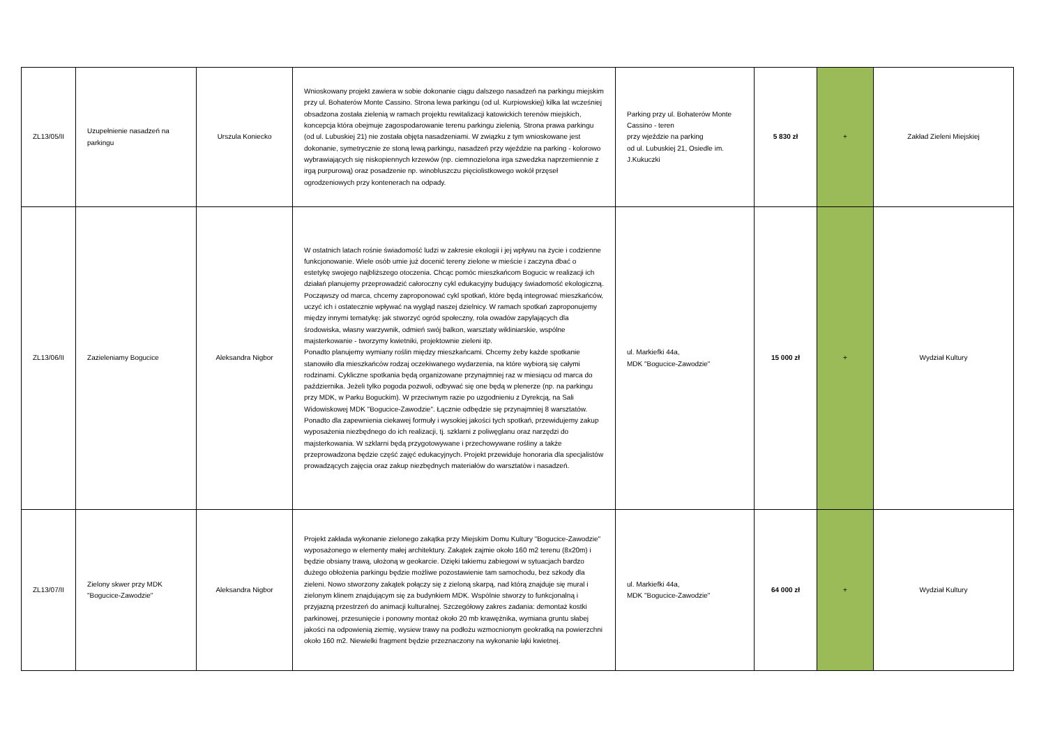| ZL13/05/II | Uzupełnienie nasadzeń na parkingu | Urszula Koniecko | Wnioskowany projekt zawiera w sobie dokonanie ciągu dalszego nasadzeń na parkingu miejskim przy ul. Bohaterów Monte Cassino. Strona lewa parkingu (od ul. Kurpiowskiej) kilka lat wcześniej obsadzona została zielenią w ramach projektu rewitalizacji katowickich terenów miejskich, koncepcja która obejmuje zagospodarowanie terenu parkingu zielenią. Strona prawa parkingu (od ul. Lubuskiej 21) nie została objęta nasadzeniami. W związku z tym wnioskowane jest dokonanie, symetrycznie ze stoną lewą parkingu, nasadzeń przy wjeździe na parking - kolorowo wybrawiających się niskopiennych krzewów (np. ciemnozielona irga szwedzka naprzemiennie z irgą purpurową) oraz posadzenie np. winobluszczu pięciolistkowego wokół przęseł ogrodzeniowych przy kontenerach na odpady. | Parking przy ul. Bohaterów Monte Cassino - teren przy wjeździe na parking od ul. Lubuskiej 21, Osiedle im. J.Kukuczki | 5 830 zł | + | Zakład Zieleni Miejskiej |
| ZL13/06/II | Zazieleniamy Bogucice | Aleksandra Nigbor | W ostatnich latach rośnie świadomość ludzi w zakresie ekologii i jej wpływu na życie i codzienne funkcjonowanie. Wiele osób umie już docenić tereny zielone w mieście i zaczyna dbać o estetykę swojego najbliższego otoczenia. Chcąc pomóc mieszkańcom Bogucic w realizacji ich działań planujemy przeprowadzić całoroczny cykl edukacyjny budujący świadomość ekologiczną. Począwszy od marca, chcemy zaproponować cykl spotkań, które będą integrować mieszkańców, uczyć ich i ostatecznie wpływać na wygląd naszej dzielnicy. W ramach spotkań zaproponujemy między innymi tematykę: jak stworzyć ogród społeczny, rola owadów zapylających dla środowiska, własny warzywnik, odmień swój balkon, warsztaty wikliniarskie, wspólne majsterkowanie - tworzymy kwietniki, projektownie zieleni itp. Ponadto planujemy wymiany roślin między mieszkańcami. Chcemy żeby każde spotkanie stanowiło dla mieszkańców rodzaj oczekiwanego wydarzenia, na które wybiorą się całymi rodzinami. Cykliczne spotkania będą organizowane przynajmniej raz w miesiącu od marca do października. Jeżeli tylko pogoda pozwoli, odbywać się one będą w plenerze (np. na parkingu przy MDK, w Parku Boguckim). W przeciwnym razie po uzgodnieniu z Dyrekcją, na Sali Widowiskowej MDK "Bogucice-Zawodzie". Łącznie odbędzie się przynajmniej 8 warsztatów. Ponadto dla zapewnienia ciekawej formuły i wysokiej jakości tych spotkań, przewidujemy zakup wyposażenia niezbędnego do ich realizacji, tj. szklarni z poliwęglanu oraz narzędzi do majsterkowania. W szklarni będą przygotowywane i przechowywane rośliny a także przeprowadzona będzie część zajęć edukacyjnych. Projekt przewiduje honoraria dla specjalistów prowadzących zajęcia oraz zakup niezbędnych materiałów do warsztatów i nasadzeń. | ul. Markiefki 44a, MDK "Bogucice-Zawodzie" | 15 000 zł | + | Wydział Kultury |
| ZL13/07/II | Zielony skwer przy MDK "Bogucice-Zawodzie" | Aleksandra Nigbor | Projekt zakłada wykonanie zielonego zakątka przy Miejskim Domu Kultury "Bogucice-Zawodzie" wyposażonego w elementy małej architektury. Zakątek zajmie około 160 m2 terenu (8x20m) i będzie obsiany trawą, ułożoną w geokarcie. Dzięki takiemu zabiegowi w sytuacjach bardzo dużego obłożenia parkingu będzie możliwe pozostawienie tam samochodu, bez szkody dla zieleni. Nowo stworzony zakątek połączy się z zieloną skarpą, nad którą znajduje się mural i zielonym klinem znajdującym się za budynkiem MDK. Wspólnie stworzy to funkcjonalną i przyjazną przestrzeń do animacji kulturalnej. Szczegółowy zakres zadania: demontaż kostki parkinowej, przesunięcie i ponowny montaż około 20 mb krawężnika, wymiana gruntu słabej jakości na odpowienią ziemię, wysiew trawy na podłożu wzmocnionym geokratką na powierzchni około 160 m2. Niewielki fragment będzie przeznaczony na wykonanie łąki kwietnej. | ul. Markiefki 44a, MDK "Bogucice-Zawodzie" | 64 000 zł | + | Wydział Kultury |